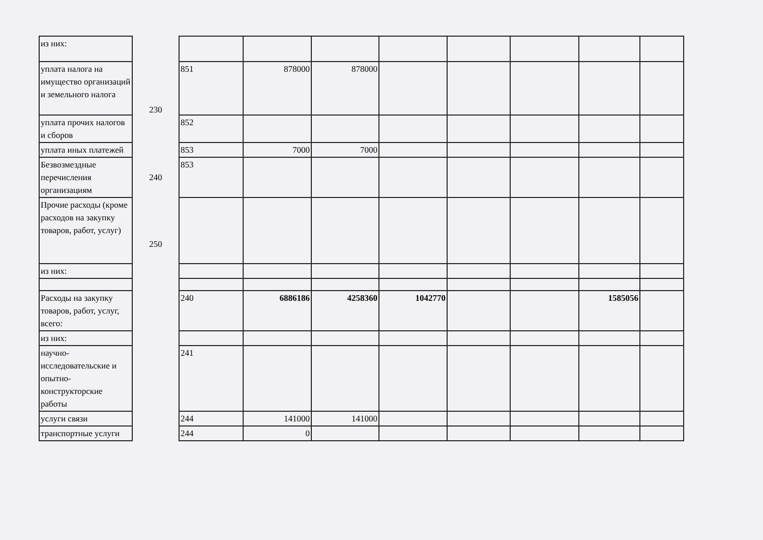| из них: | | | | | | | | | |
| уплата налога на имущество организаций и земельного налога | 230 | 851 | 878000 | 878000 | | | | | |
| уплата прочих налогов и сборов | | 852 | | | | | | | |
| уплата иных платежей | | 853 | 7000 | 7000 | | | | | |
| Безвозмездные перечисления организациям | 240 | 853 | | | | | | | |
| Прочие расходы (кроме расходов на закупку товаров, работ, услуг) | 250 | | | | | | | | |
| из них: | | | | | | | | | |
| Расходы на закупку товаров, работ, услуг, всего: | | 240 | 6886186 | 4258360 | 1042770 | | | 1585056 | |
| из них: | | | | | | | | | |
| научно-исследовательские и опытно-конструкторские работы | | 241 | | | | | | | |
| услуги связи | | 244 | 141000 | 141000 | | | | | |
| транспортные услуги | | 244 | 0 | | | | | | |